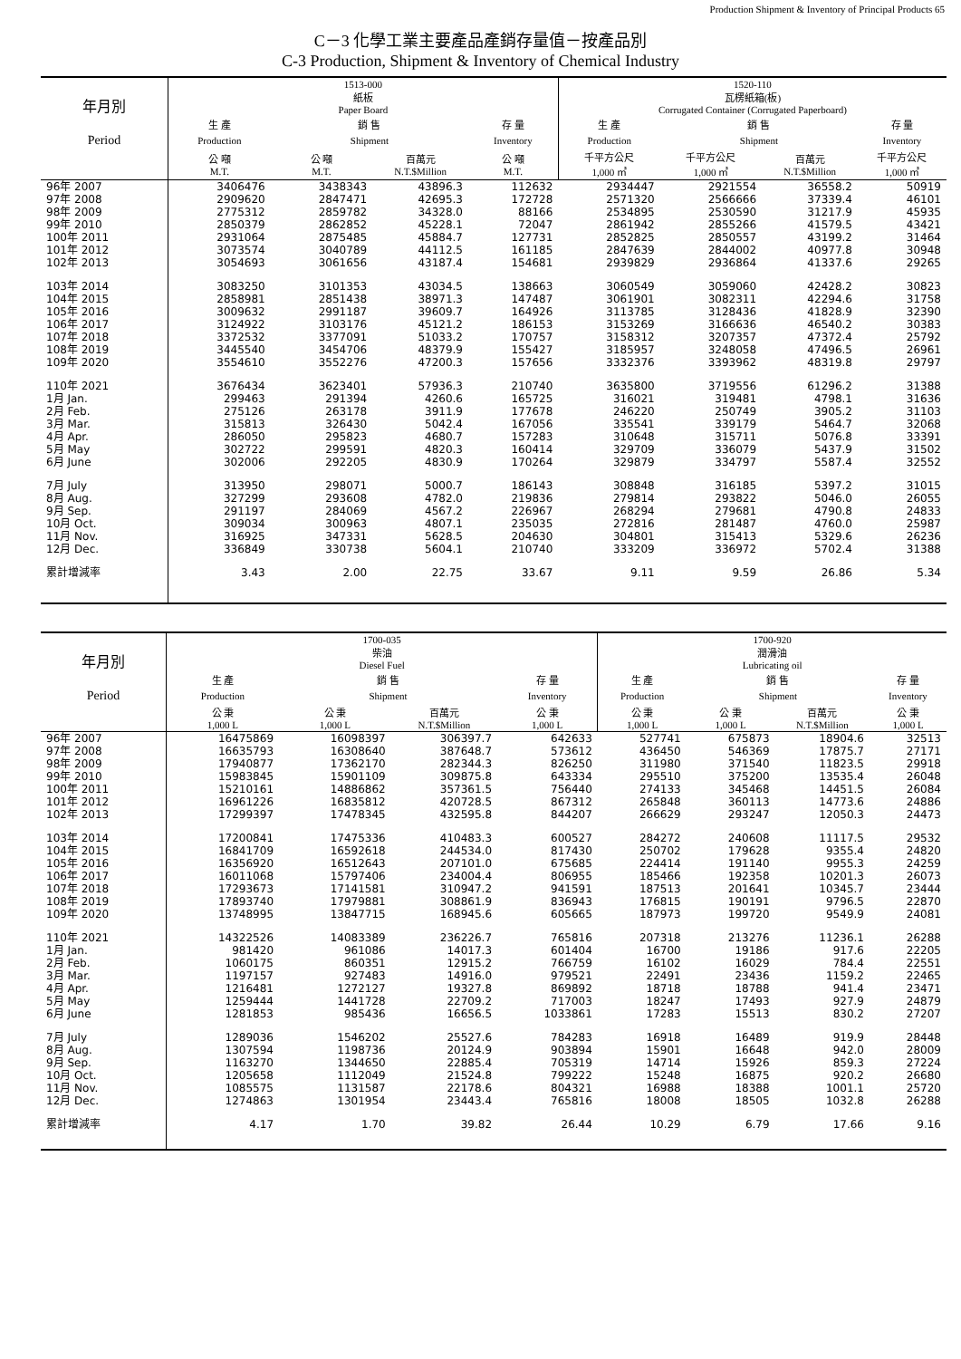Production Shipment & Inventory of Principal Products 65
C－3 化學工業主要產品產銷存量值－按產品別
C-3 Production, Shipment & Inventory of Chemical Industry
| 年月別 | 1513-000 紙板 Paper Board | | | | 1520-110 瓦楞紙箱(板) Corrugated Container (Corrugated Paperboard) | | | |
| --- | --- | --- | --- | --- | --- | --- | --- | --- |
| | 生 產 | 銷 售 | | 存 量 | 生 產 | 銷 售 | | 存 量 |
| Period | Production | Shipment | | Inventory | Production | Shipment | | Inventory |
| | 公 噸 M.T. | 公 噸 M.T. | 百萬元 N.T.$Million | 公 噸 M.T. | 千平方公尺 1,000 ㎡ | 千平方公尺 1,000 ㎡ | 百萬元 N.T.$Million | 千平方公尺 1,000 ㎡ |
| 96年 2007 | 3406476 | 3438343 | 43896.3 | 112632 | 2934447 | 2921554 | 36558.2 | 50919 |
| 97年 2008 | 2909620 | 2847471 | 42695.3 | 172728 | 2571320 | 2566666 | 37339.4 | 46101 |
| 98年 2009 | 2775312 | 2859782 | 34328.0 | 88166 | 2534895 | 2530590 | 31217.9 | 45935 |
| 99年 2010 | 2850379 | 2862852 | 45228.1 | 72047 | 2861942 | 2855266 | 41579.5 | 43421 |
| 100年 2011 | 2931064 | 2875485 | 45884.7 | 127731 | 2852825 | 2850557 | 43199.2 | 31464 |
| 101年 2012 | 3073574 | 3040789 | 44112.5 | 161185 | 2847639 | 2844002 | 40977.8 | 30948 |
| 102年 2013 | 3054693 | 3061656 | 43187.4 | 154681 | 2939829 | 2936864 | 41337.6 | 29265 |
| 103年 2014 | 3083250 | 3101353 | 43034.5 | 138663 | 3060549 | 3059060 | 42428.2 | 30823 |
| 104年 2015 | 2858981 | 2851438 | 38971.3 | 147487 | 3061901 | 3082311 | 42294.6 | 31758 |
| 105年 2016 | 3009632 | 2991187 | 39609.7 | 164926 | 3113785 | 3128436 | 41828.9 | 32390 |
| 106年 2017 | 3124922 | 3103176 | 45121.2 | 186153 | 3153269 | 3166636 | 46540.2 | 30383 |
| 107年 2018 | 3372532 | 3377091 | 51033.2 | 170757 | 3158312 | 3207357 | 47372.4 | 25792 |
| 108年 2019 | 3445540 | 3454706 | 48379.9 | 155427 | 3185957 | 3248058 | 47496.5 | 26961 |
| 109年 2020 | 3554610 | 3552276 | 47200.3 | 157656 | 3332376 | 3393962 | 48319.8 | 29797 |
| 110年 2021 | 3676434 | 3623401 | 57936.3 | 210740 | 3635800 | 3719556 | 61296.2 | 31388 |
| 1月 Jan. | 299463 | 291394 | 4260.6 | 165725 | 316021 | 319481 | 4798.1 | 31636 |
| 2月 Feb. | 275126 | 263178 | 3911.9 | 177678 | 246220 | 250749 | 3905.2 | 31103 |
| 3月 Mar. | 315813 | 326430 | 5042.4 | 167056 | 335541 | 339179 | 5464.7 | 32068 |
| 4月 Apr. | 286050 | 295823 | 4680.7 | 157283 | 310648 | 315711 | 5076.8 | 33391 |
| 5月 May | 302722 | 299591 | 4820.3 | 160414 | 329709 | 336079 | 5437.9 | 31502 |
| 6月 June | 302006 | 292205 | 4830.9 | 170264 | 329879 | 334797 | 5587.4 | 32552 |
| 7月 July | 313950 | 298071 | 5000.7 | 186143 | 308848 | 316185 | 5397.2 | 31015 |
| 8月 Aug. | 327299 | 293608 | 4782.0 | 219836 | 279814 | 293822 | 5046.0 | 26055 |
| 9月 Sep. | 291197 | 284069 | 4567.2 | 226967 | 268294 | 279681 | 4790.8 | 24833 |
| 10月 Oct. | 309034 | 300963 | 4807.1 | 235035 | 272816 | 281487 | 4760.0 | 25987 |
| 11月 Nov. | 316925 | 347331 | 5628.5 | 204630 | 304801 | 315413 | 5329.6 | 26236 |
| 12月 Dec. | 336849 | 330738 | 5604.1 | 210740 | 333209 | 336972 | 5702.4 | 31388 |
| 累計增減率 | 3.43 | 2.00 | 22.75 | 33.67 | 9.11 | 9.59 | 26.86 | 5.34 |
| 年月別 | 1700-035 柴油 Diesel Fuel | | | | 1700-920 潤滑油 Lubricating oil | | | |
| --- | --- | --- | --- | --- | --- | --- | --- | --- |
| | 生 產 | 銷 售 | | 存 量 | 生 產 | 銷 售 | | 存 量 |
| Period | Production | Shipment | | Inventory | Production | Shipment | | Inventory |
| | 公 秉 1,000 L | 公 秉 1,000 L | 百萬元 N.T.$Million | 公 秉 1,000 L | 公 秉 1,000 L | 公 秉 1,000 L | 百萬元 N.T.$Million | 公 秉 1,000 L |
| 96年 2007 | 16475869 | 16098397 | 306397.7 | 642633 | 527741 | 675873 | 18904.6 | 32513 |
| 97年 2008 | 16635793 | 16308640 | 387648.7 | 573612 | 436450 | 546369 | 17875.7 | 27171 |
| 98年 2009 | 17940877 | 17362170 | 282344.3 | 826250 | 311980 | 371540 | 11823.5 | 29918 |
| 99年 2010 | 15983845 | 15901109 | 309875.8 | 643334 | 295510 | 375200 | 13535.4 | 26048 |
| 100年 2011 | 15210161 | 14886862 | 357361.5 | 756440 | 274133 | 345468 | 14451.5 | 26084 |
| 101年 2012 | 16961226 | 16835812 | 420728.5 | 867312 | 265848 | 360113 | 14773.6 | 24886 |
| 102年 2013 | 17299397 | 17478345 | 432595.8 | 844207 | 266629 | 293247 | 12050.3 | 24473 |
| 103年 2014 | 17200841 | 17475336 | 410483.3 | 600527 | 284272 | 240608 | 11117.5 | 29532 |
| 104年 2015 | 16841709 | 16592618 | 244534.0 | 817430 | 250702 | 179628 | 9355.4 | 24820 |
| 105年 2016 | 16356920 | 16512643 | 207101.0 | 675685 | 224414 | 191140 | 9955.3 | 24259 |
| 106年 2017 | 16011068 | 15797406 | 234004.4 | 806955 | 185466 | 192358 | 10201.3 | 26073 |
| 107年 2018 | 17293673 | 17141581 | 310947.2 | 941591 | 187513 | 201641 | 10345.7 | 23444 |
| 108年 2019 | 17893740 | 17979881 | 308861.9 | 836943 | 176815 | 190191 | 9796.5 | 22870 |
| 109年 2020 | 13748995 | 13847715 | 168945.6 | 605665 | 187973 | 199720 | 9549.9 | 24081 |
| 110年 2021 | 14322526 | 14083389 | 236226.7 | 765816 | 207318 | 213276 | 11236.1 | 26288 |
| 1月 Jan. | 981420 | 961086 | 14017.3 | 601404 | 16700 | 19186 | 917.6 | 22205 |
| 2月 Feb. | 1060175 | 860351 | 12915.2 | 766759 | 16102 | 16029 | 784.4 | 22551 |
| 3月 Mar. | 1197157 | 927483 | 14916.0 | 979521 | 22491 | 23436 | 1159.2 | 22465 |
| 4月 Apr. | 1216481 | 1272127 | 19327.8 | 869892 | 18718 | 18788 | 941.4 | 23471 |
| 5月 May | 1259444 | 1441728 | 22709.2 | 717003 | 18247 | 17493 | 927.9 | 24879 |
| 6月 June | 1281853 | 985436 | 16656.5 | 1033861 | 17283 | 15513 | 830.2 | 27207 |
| 7月 July | 1289036 | 1546202 | 25527.6 | 784283 | 16918 | 16489 | 919.9 | 28448 |
| 8月 Aug. | 1307594 | 1198736 | 20124.9 | 903894 | 15901 | 16648 | 942.0 | 28009 |
| 9月 Sep. | 1163270 | 1344650 | 22885.4 | 705319 | 14714 | 15926 | 859.3 | 27224 |
| 10月 Oct. | 1205658 | 1112049 | 21524.8 | 799222 | 15248 | 16875 | 920.2 | 26680 |
| 11月 Nov. | 1085575 | 1131587 | 22178.6 | 804321 | 16988 | 18388 | 1001.1 | 25720 |
| 12月 Dec. | 1274863 | 1301954 | 23443.4 | 765816 | 18008 | 18505 | 1032.8 | 26288 |
| 累計增減率 | 4.17 | 1.70 | 39.82 | 26.44 | 10.29 | 6.79 | 17.66 | 9.16 |